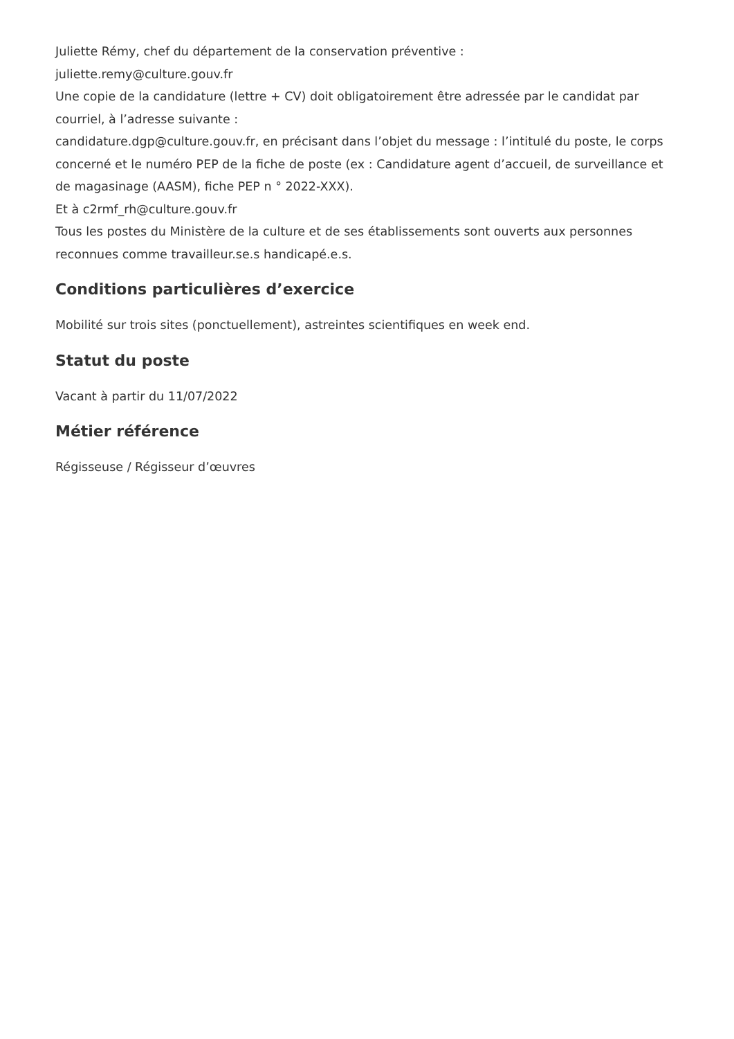Juliette Rémy, chef du département de la conservation préventive :
juliette.remy@culture.gouv.fr
Une copie de la candidature (lettre + CV) doit obligatoirement être adressée par le candidat par courriel, à l’adresse suivante :
candidature.dgp@culture.gouv.fr, en précisant dans l’objet du message : l’intitulé du poste, le corps concerné et le numéro PEP de la fiche de poste (ex : Candidature agent d’accueil, de surveillance et de magasinage (AASM), fiche PEP n ° 2022-XXX).
Et à c2rmf_rh@culture.gouv.fr
Tous les postes du Ministère de la culture et de ses établissements sont ouverts aux personnes reconnues comme travailleur.se.s handicapé.e.s.
Conditions particulières d’exercice
Mobilité sur trois sites (ponctuellement), astreintes scientifiques en week end.
Statut du poste
Vacant à partir du 11/07/2022
Métier référence
Régisseuse / Régisseur d’œuvres